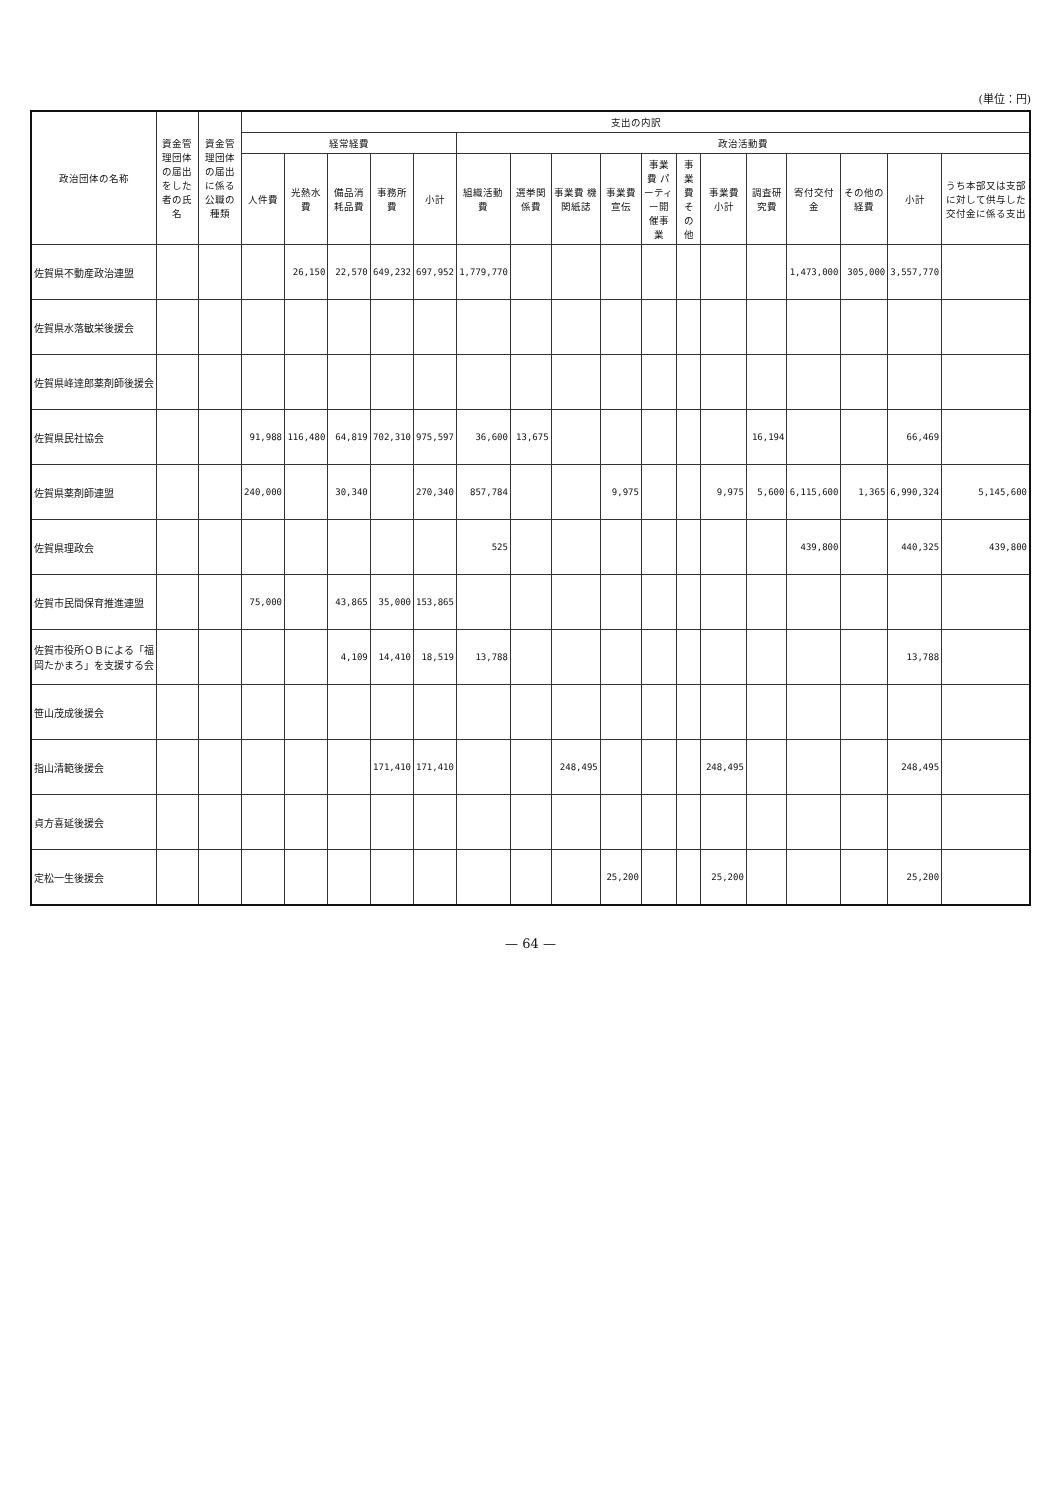(単位：円)
| 政治団体の名称 | 資金管理団体の届出をした者の氏名 | 資金管理団体の届出に係る公職の種類 | 支出の内訳 | | | | | | | | | | | | | | | | |
| --- | --- | --- | --- | --- | --- | --- | --- | --- | --- | --- | --- | --- | --- | --- | --- | --- | --- | --- | --- |
| | | | 経常経費 | | | | | 政治活動費 | | | | | | | | | | | |
| | | | 人件費 | 光熱水費 | 備品消耗品費 | 事務所費 | 小計 | 組織活動費 | 選挙関係費 | 事業費 機関紙誌 | 事業費 宣伝 | 事業費 パーティー開催事業 | 事業費 その他 | 事業費 小計 | 調査研究費 | 寄付交付金 | その他の経費 | 小計 | うち本部又は支部に対して供与した交付金に係る支出 |
| 佐賀県不動産政治連盟 | | | | 26,150 | 22,570 | 649,232 | 697,952 | 1,779,770 | | | | | | | | 1,473,000 | 305,000 | 3,557,770 | |
| 佐賀県水落敏栄後援会 | | | | | | | | | | | | | | | | | | | |
| 佐賀県峰達郎薬剤師後援会 | | | | | | | | | | | | | | | | | | | |
| 佐賀県民社協会 | | | 91,988 | 116,480 | 64,819 | 702,310 | 975,597 | 36,600 | 13,675 | | | | | | 16,194 | | | 66,469 | |
| 佐賀県薬剤師連盟 | | | 240,000 | | 30,340 | | 270,340 | 857,784 | | | 9,975 | | | 9,975 | 5,600 | 6,115,600 | 1,365 | 6,990,324 | 5,145,600 |
| 佐賀県理政会 | | | | | | | | 525 | | | | | | | | 439,800 | | 440,325 | 439,800 |
| 佐賀市民間保育推進連盟 | | | 75,000 | | 43,865 | 35,000 | 153,865 | | | | | | | | | | | | |
| 佐賀市役所ＯＢによる「福岡たかまろ」を支援する会 | | | | | 4,109 | 14,410 | 18,519 | 13,788 | | | | | | | | | | 13,788 | |
| 笹山茂成後援会 | | | | | | | | | | | | | | | | | | | |
| 指山清範後援会 | | | | | | 171,410 | 171,410 | | | 248,495 | | | | 248,495 | | | | 248,495 | |
| 貞方喜延後援会 | | | | | | | | | | | | | | | | | | | |
| 定松一生後援会 | | | | | | | | | | | 25,200 | | | 25,200 | | | | 25,200 | |
— 64 —